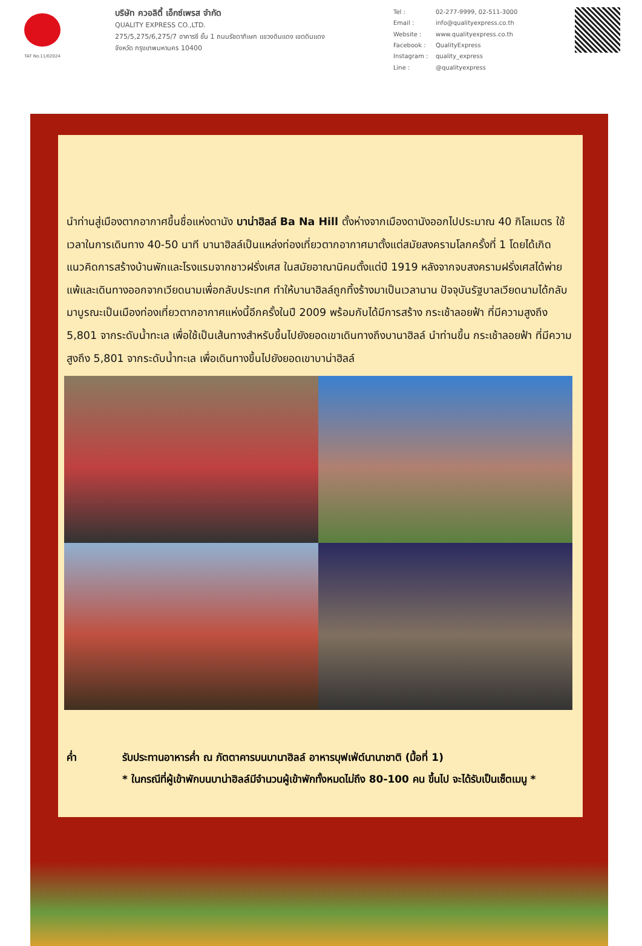TAT No.11/02024
บริษัท ควอลิตี้ เอ็กซ์เพรส จำกัด
QUALITY EXPRESS CO.,LTD.
275/5,275/6,275/7 อาคารซี ชั้น 1 ถนนรัชดาภิเษก แขวงดินแดง เขตดินแดง
จังหวัด กรุงเทพมหานคร 10400
Tel : 02-277-9999, 02-511-3000 Email : info@qualityexpress.co.th Website : www.qualityexpress.co.th Facebook : QualityExpress Instagram : quality_express Line : @qualityexpress
นำท่านสู่เมืองตากอากาศขึ้นชื่อแห่งดานัง บาน่าฮิลล์ Ba Na Hill ตั้งห่างจากเมืองดานังออกไปประมาณ 40 กิโลเมตร ใช้เวลาในการเดินทาง 40-50 นาที บานาฮิลล์เป็นแหล่งท่องเที่ยวตากอากาศมาตั้งแต่สมัยสงครามโลกครั้งที่ 1 โดยได้เกิดแนวคิดการสร้างบ้านพักและโรงแรมจากชาวฝรั่งเศส ในสมัยอาณานิคมตั้งแต่ปี 1919 หลังจากจบสงครามฝรั่งเศสได้พ่ายแพ้และเดินทางออกจากเวียดนามเพื่อกลับประเทศ ทำให้บานาฮิลล์ถูกทิ้งร้างมาเป็นเวลานาน ปัจจุบันรัฐบาลเวียดนามได้กลับมาบูรณะเป็นเมืองท่องเที่ยวตากอากาศแห่งนี้อีกครั้งในปี 2009 พร้อมกับได้มีการสร้าง กระเช้าลอยฟ้า ที่มีความสูงถึง 5,801 จากระดับน้ำทะเล เพื่อใช้เป็นเส้นทางสำหรับขึ้นไปยังยอดเขาเดินทางถึงบานาฮิลล์ นำท่านขึ้น กระเช้าลอยฟ้า ที่มีความสูงถึง 5,801 จากระดับน้ำทะเล เพื่อเดินทางขึ้นไปยังยอดเขาบาน่าฮิลล์
ค่ำ รับประทานอาหารค่ำ ณ ภัตตาคารบนบานาฮิลล์ อาหารบุฟเฟ่ต์นานาชาติ (มื้อที่ 1)
* ในกรณีที่ผู้เข้าพักบนบาน่าฮิลล์มีจำนวนผู้เข้าพักทั้งหมดไม่ถึง 80-100 คน ขึ้นไป จะได้รับเป็นเซ็ตเมนู *